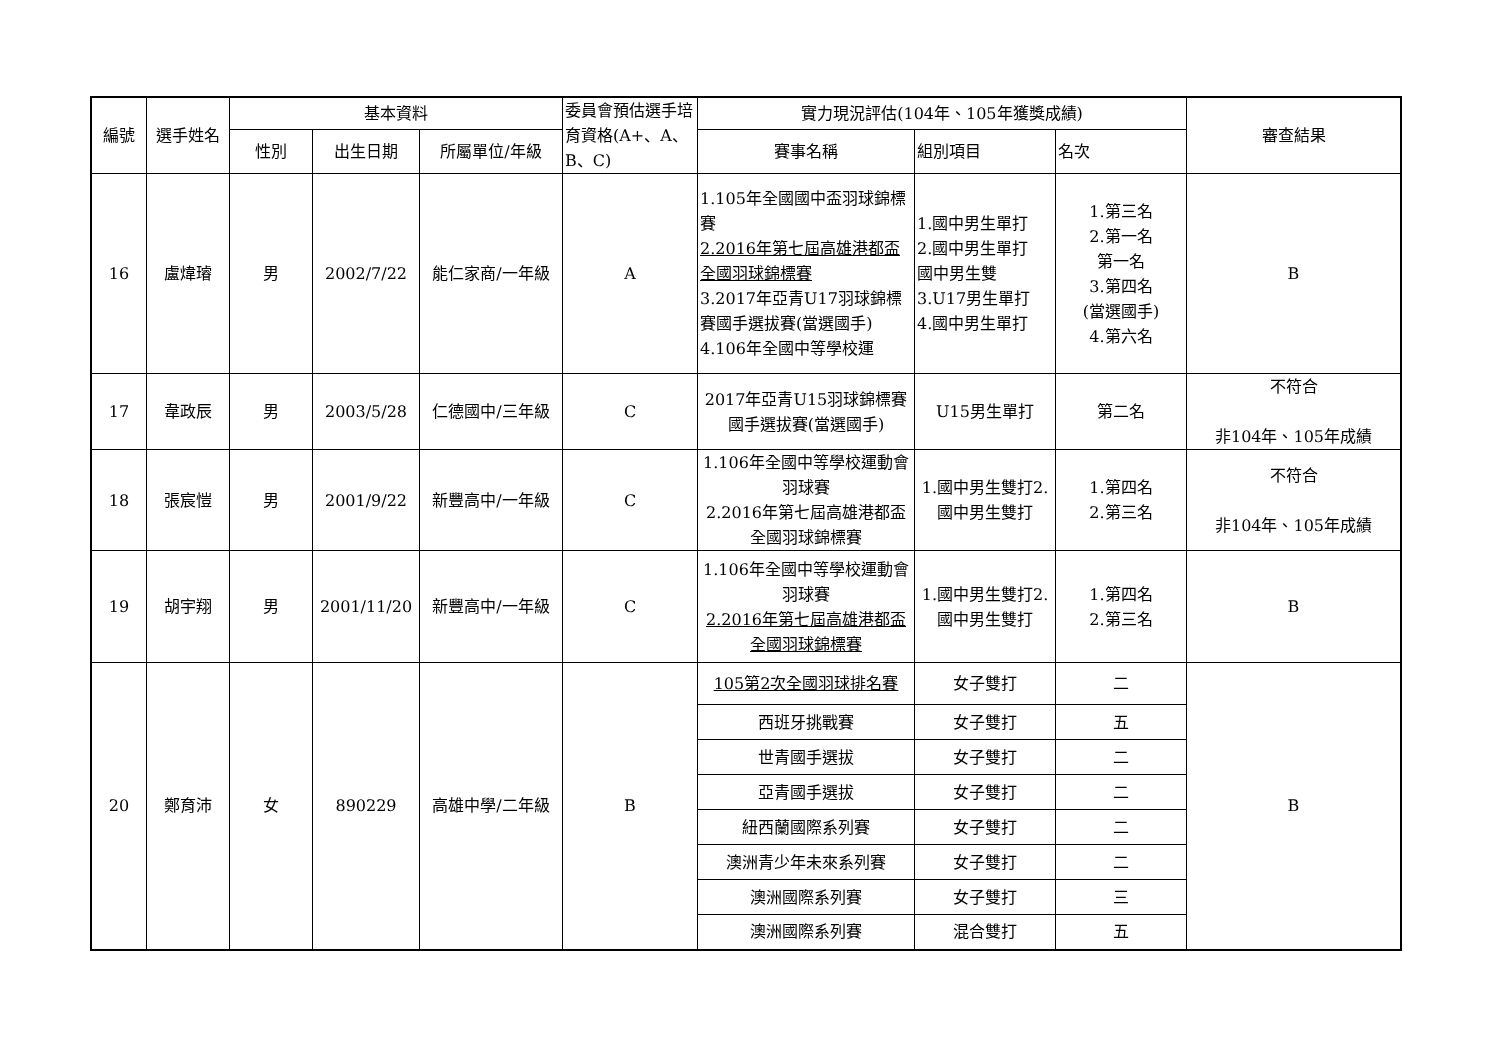| 編號 | 選手姓名 | 基本資料 | | | 委員會預估選手培育資格(A+、A、B、C) | 實力現況評估(104年、105年獲獎成績) | | | 審查結果 |
| --- | --- | --- | --- | --- | --- | --- | --- | --- | --- |
| | | 性別 | 出生日期 | 所屬單位/年級 | | 賽事名稱 | 組別項目 | 名次 | |
| 16 | 盧煒璿 | 男 | 2002/7/22 | 能仁家商/一年級 | A | 1.105年全國國中盃羽球錦標賽 2.2016年第七屆高雄港都盃全國羽球錦標賽 3.2017年亞青U17羽球錦標賽國手選拔賽(當選國手) 4.106年全國中等學校運 | 1.國中男生單打 2.國中男生單打 國中男生雙 3.U17男生單打 4.國中男生單打 | 1.第三名 2.第一名 第一名 3.第四名 (當選國手) 4.第六名 | B |
| 17 | 韋政辰 | 男 | 2003/5/28 | 仁德國中/三年級 | C | 2017年亞青U15羽球錦標賽國手選拔賽(當選國手) | U15男生單打 | 第二名 | 不符合 非104年、105年成績 |
| 18 | 張宸愷 | 男 | 2001/9/22 | 新豐高中/一年級 | C | 1.106年全國中等學校運動會羽球賽 2.2016年第七屆高雄港都盃全國羽球錦標賽 | 1.國中男生雙打2.國中男生雙打 | 1.第四名 2.第三名 | 不符合 非104年、105年成績 |
| 19 | 胡宇翔 | 男 | 2001/11/20 | 新豐高中/一年級 | C | 1.106年全國中等學校運動會羽球賽 2.2016年第七屆高雄港都盃全國羽球錦標賽 | 1.國中男生雙打2.國中男生雙打 | 1.第四名 2.第三名 | B |
| 20 | 鄭育沛 | 女 | 890229 | 高雄中學/二年級 | B | 105第2次全國羽球排名賽 | 女子雙打 | 二 | B |
| | | | | | | 西班牙挑戰賽 | 女子雙打 | 五 | |
| | | | | | | 世青國手選拔 | 女子雙打 | 二 | |
| | | | | | | 亞青國手選拔 | 女子雙打 | 二 | |
| | | | | | | 紐西蘭國際系列賽 | 女子雙打 | 二 | |
| | | | | | | 澳洲青少年未來系列賽 | 女子雙打 | 二 | |
| | | | | | | 澳洲國際系列賽 | 女子雙打 | 三 | |
| | | | | | | 澳洲國際系列賽 | 混合雙打 | 五 | |